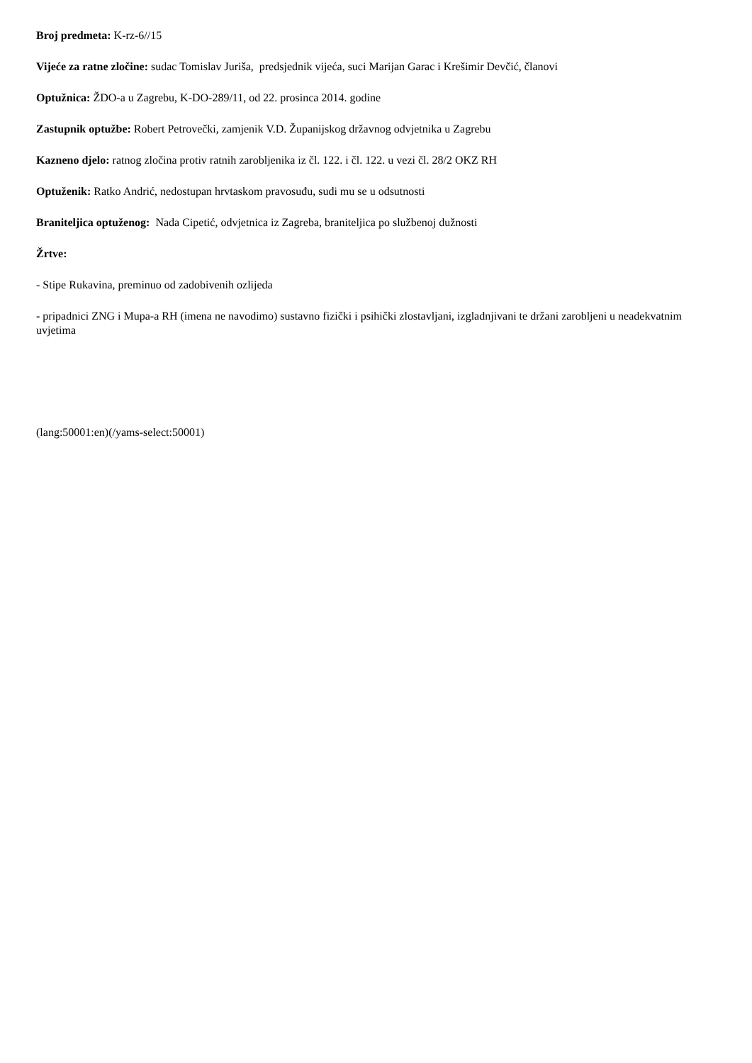Broj predmeta: K-rz-6//15
Vijeće za ratne zločine: sudac Tomislav Juriša, predsjednik vijeća, suci Marijan Garac i Krešimir Devčić, članovi
Optužnica: ŽDO-a u Zagrebu, K-DO-289/11, od 22. prosinca 2014. godine
Zastupnik optužbe: Robert Petrovečki, zamjenik V.D. Županijskog državnog odvjetnika u Zagrebu
Kazneno djelo: ratnog zločina protiv ratnih zarobljenika iz čl. 122. i čl. 122. u vezi čl. 28/2 OKZ RH
Optuženik: Ratko Andrić, nedostupan hrvtaskom pravosuđu, sudi mu se u odsutnosti
Braniteljica optuženog: Nada Cipetić, odvjetnica iz Zagreba, braniteljica po službenoj dužnosti
Žrtve:
- Stipe Rukavina, preminuo od zadobivenih ozlijeda
- pripadnici ZNG i Mupa-a RH (imena ne navodimo) sustavno fizički i psihički zlostavljani, izgladnjivani te držani zarobljeni u neadekvatnim uvjetima
(lang:50001:en)(/yams-select:50001)